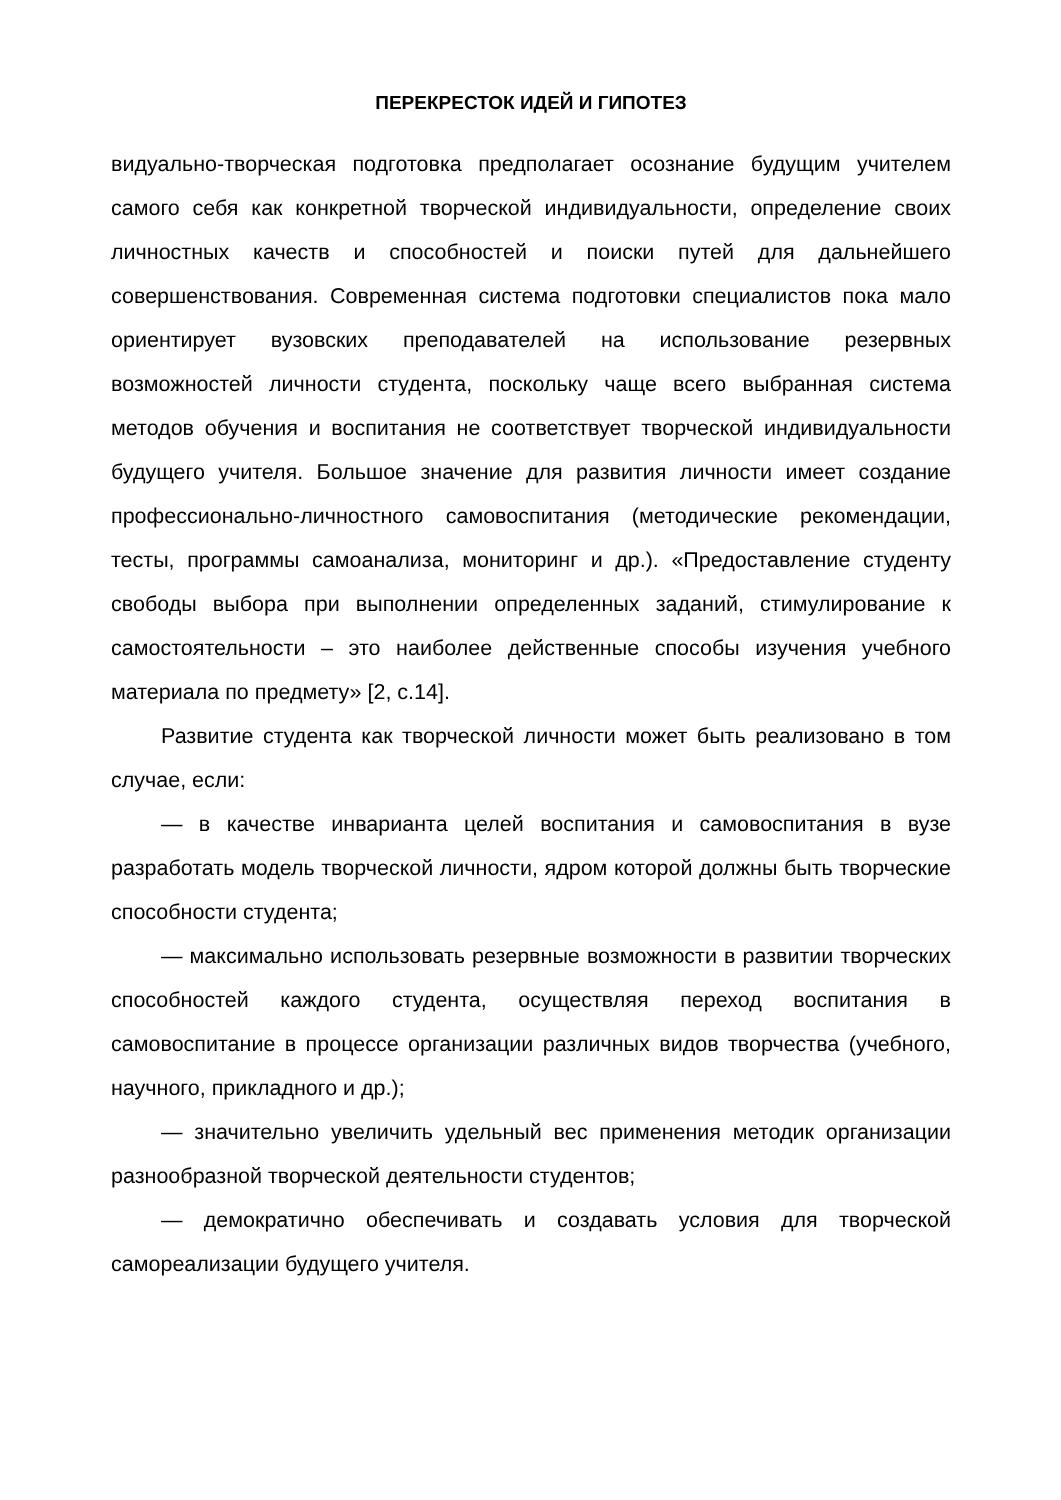ПЕРЕКРЕСТОК ИДЕЙ И ГИПОТЕЗ
видуально-творческая подготовка предполагает осознание будущим учителем самого себя как конкретной творческой индивидуальности, определение своих личностных качеств и способностей и поиски путей для дальнейшего совершенствования. Современная система подготовки специалистов пока мало ориентирует вузовских преподавателей на использование резервных возможностей личности студента, поскольку чаще всего выбранная система методов обучения и воспитания не соответствует творческой индивидуальности будущего учителя. Большое значение для развития личности имеет создание профессионально-личностного самовоспитания (методические рекомендации, тесты, программы самоанализа, мониторинг и др.). «Предоставление студенту свободы выбора при выполнении определенных заданий, стимулирование к самостоятельности – это наиболее действенные способы изучения учебного материала по предмету» [2, с.14].
Развитие студента как творческой личности может быть реализовано в том случае, если:
— в качестве инварианта целей воспитания и самовоспитания в вузе разработать модель творческой личности, ядром которой должны быть творческие способности студента;
— максимально использовать резервные возможности в развитии творческих способностей каждого студента, осуществляя переход воспитания в самовоспитание в процессе организации различных видов творчества (учебного, научного, прикладного и др.);
— значительно увеличить удельный вес применения методик организации разнообразной творческой деятельности студентов;
— демократично обеспечивать и создавать условия для творческой самореализации будущего учителя.